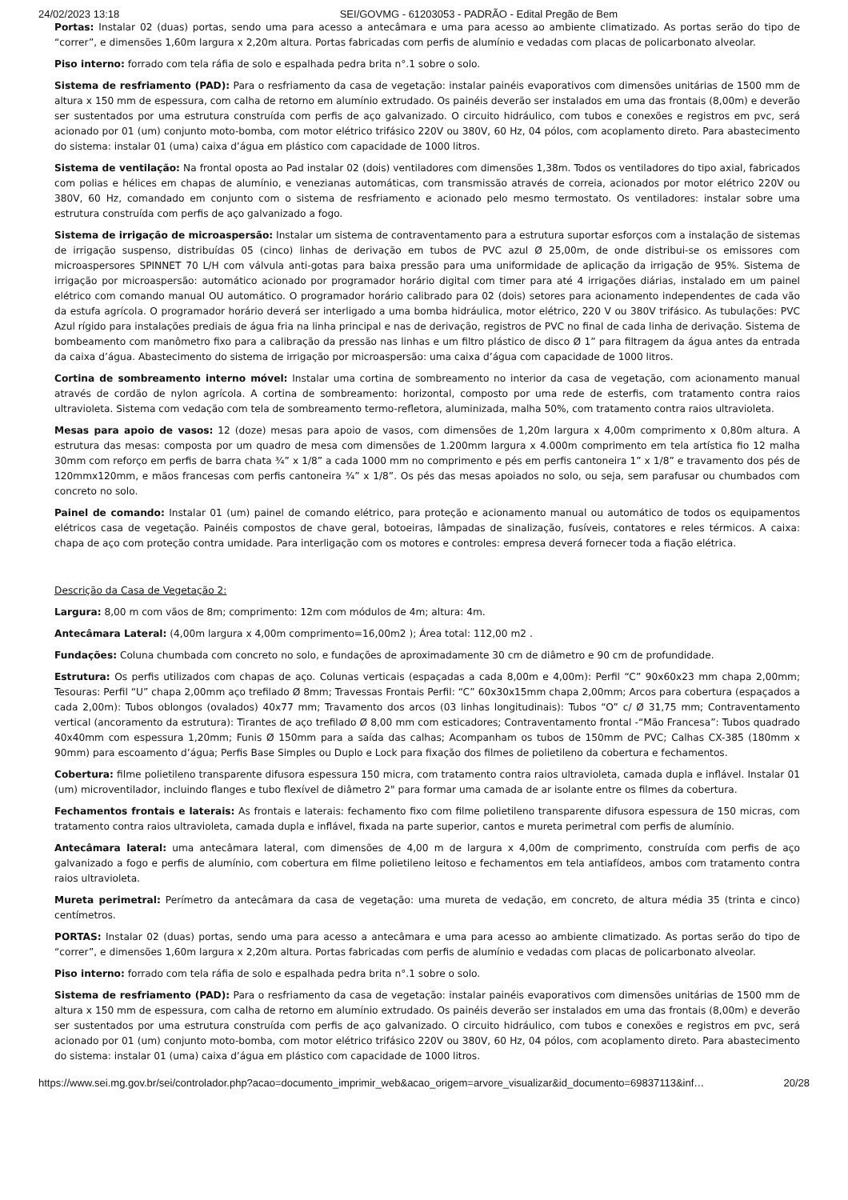24/02/2023 13:18 SEI/GOVMG - 61203053 - PADRÃO - Edital Pregão de Bem
Portas: Instalar 02 (duas) portas, sendo uma para acesso a antecâmara e uma para acesso ao ambiente climatizado. As portas serão do tipo de “correr”, e dimensões 1,60m largura x 2,20m altura. Portas fabricadas com perfis de alumínio e vedadas com placas de policarbonato alveolar.
Piso interno: forrado com tela ráfia de solo e espalhada pedra brita n°.1 sobre o solo.
Sistema de resfriamento (PAD): Para o resfriamento da casa de vegetação: instalar painéis evaporativos com dimensões unitárias de 1500 mm de altura x 150 mm de espessura, com calha de retorno em alumínio extrudado. Os painéis deverão ser instalados em uma das frontais (8,00m) e deverão ser sustentados por uma estrutura construída com perfis de aço galvanizado. O circuito hidráulico, com tubos e conexões e registros em pvc, será acionado por 01 (um) conjunto moto-bomba, com motor elétrico trifásico 220V ou 380V, 60 Hz, 04 pólos, com acoplamento direto. Para abastecimento do sistema: instalar 01 (uma) caixa d’água em plástico com capacidade de 1000 litros.
Sistema de ventilação: Na frontal oposta ao Pad instalar 02 (dois) ventiladores com dimensões 1,38m. Todos os ventiladores do tipo axial, fabricados com polias e hélices em chapas de alumínio, e venezianas automáticas, com transmissão através de correia, acionados por motor elétrico 220V ou 380V, 60 Hz, comandado em conjunto com o sistema de resfriamento e acionado pelo mesmo termostato. Os ventiladores: instalar sobre uma estrutura construída com perfis de aço galvanizado a fogo.
Sistema de irrigação de microaspersão: Instalar um sistema de contraventamento para a estrutura suportar esforços com a instalação de sistemas de irrigação suspenso, distribuídas 05 (cinco) linhas de derivação em tubos de PVC azul Ø 25,00m, de onde distribui-se os emissores com microaspersores SPINNET 70 L/H com válvula anti-gotas para baixa pressão para uma uniformidade de aplicação da irrigação de 95%. Sistema de irrigação por microaspersão: automático acionado por programador horário digital com timer para até 4 irrigações diárias, instalado em um painel elétrico com comando manual OU automático. O programador horário calibrado para 02 (dois) setores para acionamento independentes de cada vão da estufa agrícola. O programador horário deverá ser interligado a uma bomba hidráulica, motor elétrico, 220 V ou 380V trifásico. As tubulações: PVC Azul rígido para instalações prediais de água fria na linha principal e nas de derivação, registros de PVC no final de cada linha de derivação. Sistema de bombeamento com manômetro fixo para a calibração da pressão nas linhas e um filtro plástico de disco Ø 1” para filtragem da água antes da entrada da caixa d’água. Abastecimento do sistema de irrigação por microaspersão: uma caixa d’água com capacidade de 1000 litros.
Cortina de sombreamento interno móvel: Instalar uma cortina de sombreamento no interior da casa de vegetação, com acionamento manual através de cordão de nylon agrícola. A cortina de sombreamento: horizontal, composto por uma rede de esterfis, com tratamento contra raios ultravioleta. Sistema com vedação com tela de sombreamento termo-refletora, aluminizada, malha 50%, com tratamento contra raios ultravioleta.
Mesas para apoio de vasos: 12 (doze) mesas para apoio de vasos, com dimensões de 1,20m largura x 4,00m comprimento x 0,80m altura. A estrutura das mesas: composta por um quadro de mesa com dimensões de 1.200mm largura x 4.000m comprimento em tela artística fio 12 malha 30mm com reforço em perfis de barra chata ¾” x 1/8” a cada 1000 mm no comprimento e pés em perfis cantoneira 1” x 1/8” e travamento dos pés de 120mmx120mm, e mãos francesas com perfis cantoneira ¾” x 1/8”. Os pés das mesas apoiados no solo, ou seja, sem parafusar ou chumbados com concreto no solo.
Painel de comando: Instalar 01 (um) painel de comando elétrico, para proteção e acionamento manual ou automático de todos os equipamentos elétricos casa de vegetação. Painéis compostos de chave geral, botoeiras, lâmpadas de sinalização, fusíveis, contatores e reles térmicos. A caixa: chapa de aço com proteção contra umidade. Para interligação com os motores e controles: empresa deverá fornecer toda a fiação elétrica.
Descrição da Casa de Vegetação 2:
Largura: 8,00 m com vãos de 8m; comprimento: 12m com módulos de 4m; altura: 4m.
Antecâmara Lateral: (4,00m largura x 4,00m comprimento=16,00m2 ); Área total: 112,00 m2 .
Fundações: Coluna chumbada com concreto no solo, e fundações de aproximadamente 30 cm de diâmetro e 90 cm de profundidade.
Estrutura: Os perfis utilizados com chapas de aço. Colunas verticais (espaçadas a cada 8,00m e 4,00m): Perfil “C” 90x60x23 mm chapa 2,00mm; Tesouras: Perfil “U” chapa 2,00mm aço trefilado Ø 8mm; Travessas Frontais Perfil: “C” 60x30x15mm chapa 2,00mm; Arcos para cobertura (espaçados a cada 2,00m): Tubos oblongos (ovalados) 40x77 mm; Travamento dos arcos (03 linhas longitudinais): Tubos “O” c/ Ø 31,75 mm; Contraventamento vertical (ancoramento da estrutura): Tirantes de aço trefilado Ø 8,00 mm com esticadores; Contraventamento frontal -“Mão Francesa”: Tubos quadrado 40x40mm com espessura 1,20mm; Funis Ø 150mm para a saída das calhas; Acompanham os tubos de 150mm de PVC; Calhas CX-385 (180mm x 90mm) para escoamento d’água; Perfis Base Simples ou Duplo e Lock para fixação dos filmes de polietileno da cobertura e fechamentos.
Cobertura: filme polietileno transparente difusora espessura 150 micra, com tratamento contra raios ultravioleta, camada dupla e inflável. Instalar 01 (um) microventilador, incluindo flanges e tubo flexível de diâmetro 2" para formar uma camada de ar isolante entre os filmes da cobertura.
Fechamentos frontais e laterais: As frontais e laterais: fechamento fixo com filme polietileno transparente difusora espessura de 150 micras, com tratamento contra raios ultravioleta, camada dupla e inflável, fixada na parte superior, cantos e mureta perimetral com perfis de alumínio.
Antecâmara lateral: uma antecâmara lateral, com dimensões de 4,00 m de largura x 4,00m de comprimento, construída com perfis de aço galvanizado a fogo e perfis de alumínio, com cobertura em filme polietileno leitoso e fechamentos em tela antiafídeos, ambos com tratamento contra raios ultravioleta.
Mureta perimetral: Perímetro da antecâmara da casa de vegetação: uma mureta de vedação, em concreto, de altura média 35 (trinta e cinco) centímetros.
PORTAS: Instalar 02 (duas) portas, sendo uma para acesso a antecâmara e uma para acesso ao ambiente climatizado. As portas serão do tipo de “correr”, e dimensões 1,60m largura x 2,20m altura. Portas fabricadas com perfis de alumínio e vedadas com placas de policarbonato alveolar.
Piso interno: forrado com tela ráfia de solo e espalhada pedra brita n°.1 sobre o solo.
Sistema de resfriamento (PAD): Para o resfriamento da casa de vegetação: instalar painéis evaporativos com dimensões unitárias de 1500 mm de altura x 150 mm de espessura, com calha de retorno em alumínio extrudado. Os painéis deverão ser instalados em uma das frontais (8,00m) e deverão ser sustentados por uma estrutura construída com perfis de aço galvanizado. O circuito hidráulico, com tubos e conexões e registros em pvc, será acionado por 01 (um) conjunto moto-bomba, com motor elétrico trifásico 220V ou 380V, 60 Hz, 04 pólos, com acoplamento direto. Para abastecimento do sistema: instalar 01 (uma) caixa d’água em plástico com capacidade de 1000 litros.
https://www.sei.mg.gov.br/sei/controlador.php?acao=documento_imprimir_web&acao_origem=arvore_visualizar&id_documento=69837113&inf… 20/28